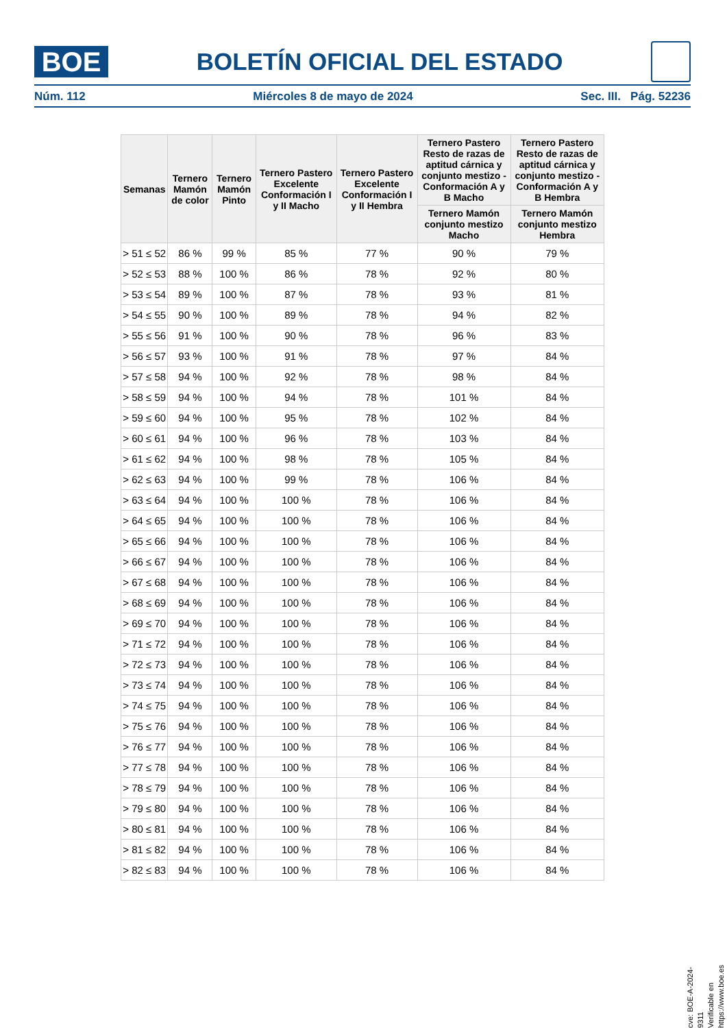BOE
BOLETÍN OFICIAL DEL ESTADO
Núm. 112 Miércoles 8 de mayo de 2024 Sec. III. Pág. 52236
| Semanas | Ternero Mamón de color | Ternero Mamón Pinto | Ternero Pastero Excelente Conformación I y II Macho | Ternero Pastero Excelente Conformación I y II Hembra | Ternero Pastero Resto de razas de aptitud cárnica y conjunto mestizo - Conformación A y B Macho | Ternero Pastero Resto de razas de aptitud cárnica y conjunto mestizo - Conformación A y B Hembra |
| --- | --- | --- | --- | --- | --- | --- |
| | | | | | Ternero Mamón conjunto mestizo Macho | Ternero Mamón conjunto mestizo Hembra |
| > 51 ≤ 52 | 86 % | 99 % | 85 % | 77 % | 90 % | 79 % |
| > 52 ≤ 53 | 88 % | 100 % | 86 % | 78 % | 92 % | 80 % |
| > 53 ≤ 54 | 89 % | 100 % | 87 % | 78 % | 93 % | 81 % |
| > 54 ≤ 55 | 90 % | 100 % | 89 % | 78 % | 94 % | 82 % |
| > 55 ≤ 56 | 91 % | 100 % | 90 % | 78 % | 96 % | 83 % |
| > 56 ≤ 57 | 93 % | 100 % | 91 % | 78 % | 97 % | 84 % |
| > 57 ≤ 58 | 94 % | 100 % | 92 % | 78 % | 98 % | 84 % |
| > 58 ≤ 59 | 94 % | 100 % | 94 % | 78 % | 101 % | 84 % |
| > 59 ≤ 60 | 94 % | 100 % | 95 % | 78 % | 102 % | 84 % |
| > 60 ≤ 61 | 94 % | 100 % | 96 % | 78 % | 103 % | 84 % |
| > 61 ≤ 62 | 94 % | 100 % | 98 % | 78 % | 105 % | 84 % |
| > 62 ≤ 63 | 94 % | 100 % | 99 % | 78 % | 106 % | 84 % |
| > 63 ≤ 64 | 94 % | 100 % | 100 % | 78 % | 106 % | 84 % |
| > 64 ≤ 65 | 94 % | 100 % | 100 % | 78 % | 106 % | 84 % |
| > 65 ≤ 66 | 94 % | 100 % | 100 % | 78 % | 106 % | 84 % |
| > 66 ≤ 67 | 94 % | 100 % | 100 % | 78 % | 106 % | 84 % |
| > 67 ≤ 68 | 94 % | 100 % | 100 % | 78 % | 106 % | 84 % |
| > 68 ≤ 69 | 94 % | 100 % | 100 % | 78 % | 106 % | 84 % |
| > 69 ≤ 70 | 94 % | 100 % | 100 % | 78 % | 106 % | 84 % |
| > 71 ≤ 72 | 94 % | 100 % | 100 % | 78 % | 106 % | 84 % |
| > 72 ≤ 73 | 94 % | 100 % | 100 % | 78 % | 106 % | 84 % |
| > 73 ≤ 74 | 94 % | 100 % | 100 % | 78 % | 106 % | 84 % |
| > 74 ≤ 75 | 94 % | 100 % | 100 % | 78 % | 106 % | 84 % |
| > 75 ≤ 76 | 94 % | 100 % | 100 % | 78 % | 106 % | 84 % |
| > 76 ≤ 77 | 94 % | 100 % | 100 % | 78 % | 106 % | 84 % |
| > 77 ≤ 78 | 94 % | 100 % | 100 % | 78 % | 106 % | 84 % |
| > 78 ≤ 79 | 94 % | 100 % | 100 % | 78 % | 106 % | 84 % |
| > 79 ≤ 80 | 94 % | 100 % | 100 % | 78 % | 106 % | 84 % |
| > 80 ≤ 81 | 94 % | 100 % | 100 % | 78 % | 106 % | 84 % |
| > 81 ≤ 82 | 94 % | 100 % | 100 % | 78 % | 106 % | 84 % |
| > 82 ≤ 83 | 94 % | 100 % | 100 % | 78 % | 106 % | 84 % |
cve: BOE-A-2024-9311
Verificable en https://www.boe.es